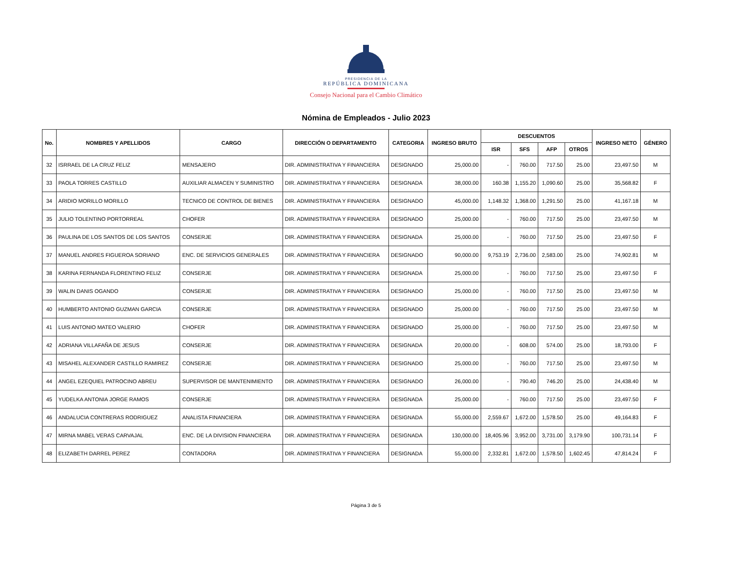PRESIDENCIA DE LA
REPÚBLICA DOMINICANA
Consejo Nacional para el Cambio Climático
Nómina de Empleados - Julio 2023
| No. | NOMBRES Y APELLIDOS | CARGO | DIRECCIÓN O DEPARTAMENTO | CATEGORIA | INGRESO BRUTO | DESCUENTOS | | | | INGRESO NETO | GÉNERO |
| --- | --- | --- | --- | --- | --- | --- | --- | --- | --- | --- | --- |
| | | | | | | ISR | SFS | AFP | OTROS | | |
| 32 | ISRRAEL DE LA CRUZ FELIZ | MENSAJERO | DIR. ADMINISTRATIVA Y FINANCIERA | DESIGNADO | 25,000.00 | - | 760.00 | 717.50 | 25.00 | 23,497.50 | M |
| 33 | PAOLA TORRES CASTILLO | AUXILIAR ALMACEN Y SUMINISTRO | DIR. ADMINISTRATIVA Y FINANCIERA | DESIGNADA | 38,000.00 | 160.38 | 1,155.20 | 1,090.60 | 25.00 | 35,568.82 | F |
| 34 | ARIDIO MORILLO MORILLO | TECNICO DE CONTROL DE BIENES | DIR. ADMINISTRATIVA Y FINANCIERA | DESIGNADO | 45,000.00 | 1,148.32 | 1,368.00 | 1,291.50 | 25.00 | 41,167.18 | M |
| 35 | JULIO TOLENTINO PORTORREAL | CHOFER | DIR. ADMINISTRATIVA Y FINANCIERA | DESIGNADO | 25,000.00 | - | 760.00 | 717.50 | 25.00 | 23,497.50 | M |
| 36 | PAULINA DE LOS SANTOS DE LOS SANTOS | CONSERJE | DIR. ADMINISTRATIVA Y FINANCIERA | DESIGNADA | 25,000.00 | - | 760.00 | 717.50 | 25.00 | 23,497.50 | F |
| 37 | MANUEL ANDRES FIGUEROA SORIANO | ENC. DE SERVICIOS GENERALES | DIR. ADMINISTRATIVA Y FINANCIERA | DESIGNADO | 90,000.00 | 9,753.19 | 2,736.00 | 2,583.00 | 25.00 | 74,902.81 | M |
| 38 | KARINA FERNANDA FLORENTINO FELIZ | CONSERJE | DIR. ADMINISTRATIVA Y FINANCIERA | DESIGNADA | 25,000.00 | - | 760.00 | 717.50 | 25.00 | 23,497.50 | F |
| 39 | WALIN DANIS OGANDO | CONSERJE | DIR. ADMINISTRATIVA Y FINANCIERA | DESIGNADO | 25,000.00 | - | 760.00 | 717.50 | 25.00 | 23,497.50 | M |
| 40 | HUMBERTO ANTONIO GUZMAN GARCIA | CONSERJE | DIR. ADMINISTRATIVA Y FINANCIERA | DESIGNADO | 25,000.00 | - | 760.00 | 717.50 | 25.00 | 23,497.50 | M |
| 41 | LUIS ANTONIO MATEO VALERIO | CHOFER | DIR. ADMINISTRATIVA Y FINANCIERA | DESIGNADO | 25,000.00 | - | 760.00 | 717.50 | 25.00 | 23,497.50 | M |
| 42 | ADRIANA VILLAFAÑA DE JESUS | CONSERJE | DIR. ADMINISTRATIVA Y FINANCIERA | DESIGNADA | 20,000.00 | - | 608.00 | 574.00 | 25.00 | 18,793.00 | F |
| 43 | MISAHEL ALEXANDER CASTILLO RAMIREZ | CONSERJE | DIR. ADMINISTRATIVA Y FINANCIERA | DESIGNADO | 25,000.00 | - | 760.00 | 717.50 | 25.00 | 23,497.50 | M |
| 44 | ANGEL EZEQUIEL PATROCINO ABREU | SUPERVISOR DE MANTENIMIENTO | DIR. ADMINISTRATIVA Y FINANCIERA | DESIGNADO | 26,000.00 | - | 790.40 | 746.20 | 25.00 | 24,438.40 | M |
| 45 | YUDELKA ANTONIA JORGE RAMOS | CONSERJE | DIR. ADMINISTRATIVA Y FINANCIERA | DESIGNADA | 25,000.00 | - | 760.00 | 717.50 | 25.00 | 23,497.50 | F |
| 46 | ANDALUCIA CONTRERAS RODRIGUEZ | ANALISTA FINANCIERA | DIR. ADMINISTRATIVA Y FINANCIERA | DESIGNADA | 55,000.00 | 2,559.67 | 1,672.00 | 1,578.50 | 25.00 | 49,164.83 | F |
| 47 | MIRNA MABEL VERAS CARVAJAL | ENC. DE LA DIVISION FINANCIERA | DIR. ADMINISTRATIVA Y FINANCIERA | DESIGNADA | 130,000.00 | 18,405.96 | 3,952.00 | 3,731.00 | 3,179.90 | 100,731.14 | F |
| 48 | ELIZABETH DARREL PEREZ | CONTADORA | DIR. ADMINISTRATIVA Y FINANCIERA | DESIGNADA | 55,000.00 | 2,332.81 | 1,672.00 | 1,578.50 | 1,602.45 | 47,814.24 | F |
Página 3 de 5